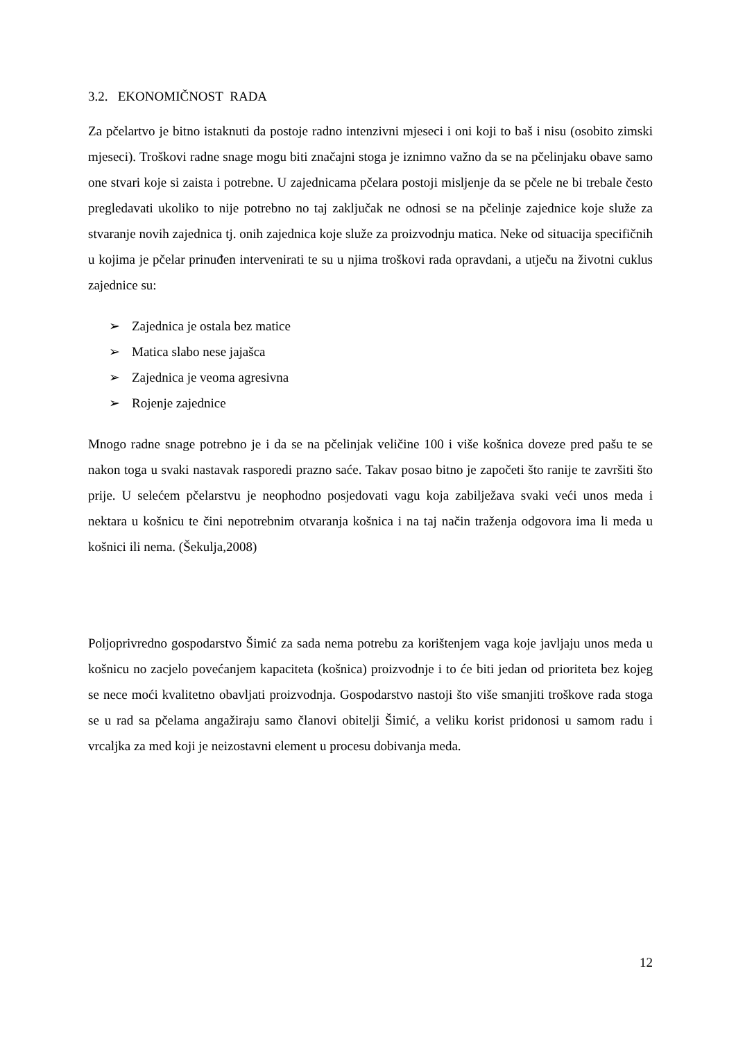3.2. EKONOMIČNOST RADA
Za pčelartvo je bitno istaknuti da postoje radno intenzivni mjeseci i oni koji to baš i nisu (osobito zimski mjeseci). Troškovi radne snage mogu biti značajni stoga je iznimno važno da se na pčelinjaku obave samo one stvari koje si zaista i potrebne. U zajednicama pčelara postoji misljenje da se pčele ne bi trebale često pregledavati ukoliko to nije potrebno no taj zaključak ne odnosi se na pčelinje zajednice koje služe za stvaranje novih zajednica tj. onih zajednica koje služe za proizvodnju matica. Neke od situacija specifičnih u kojima je pčelar prinuđen intervenirati te su u njima troškovi rada opravdani, a utječu na životni cuklus zajednice su:
➢ Zajednica je ostala bez matice
➢ Matica slabo nese jajašca
➢ Zajednica je veoma agresivna
➢ Rojenje zajednice
Mnogo radne snage potrebno je i da se na pčelinjak veličine 100 i više košnica doveze pred pašu te se nakon toga u svaki nastavak rasporedi prazno saće. Takav posao bitno je započeti što ranije te završiti što prije. U selećem pčelarstvu je neophodno posjedovati vagu koja zabilježava svaki veći unos meda i nektara u košnicu te čini nepotrebnim otvaranja košnica i na taj način traženja odgovora ima li meda u košnici ili nema. (Šekulja,2008)
Poljoprivredno gospodarstvo Šimić za sada nema potrebu za korištenjem vaga koje javljaju unos meda u košnicu no zacjelo povećanjem kapaciteta (košnica) proizvodnje i to će biti jedan od prioriteta bez kojeg se nece moći kvalitetno obavljati proizvodnja. Gospodarstvo nastoji što više smanjiti troškove rada stoga se u rad sa pčelama angažiraju samo članovi obitelji Šimić, a veliku korist pridonosi u samom radu i vrcaljka za med koji je neizostavni element u procesu dobivanja meda.
12